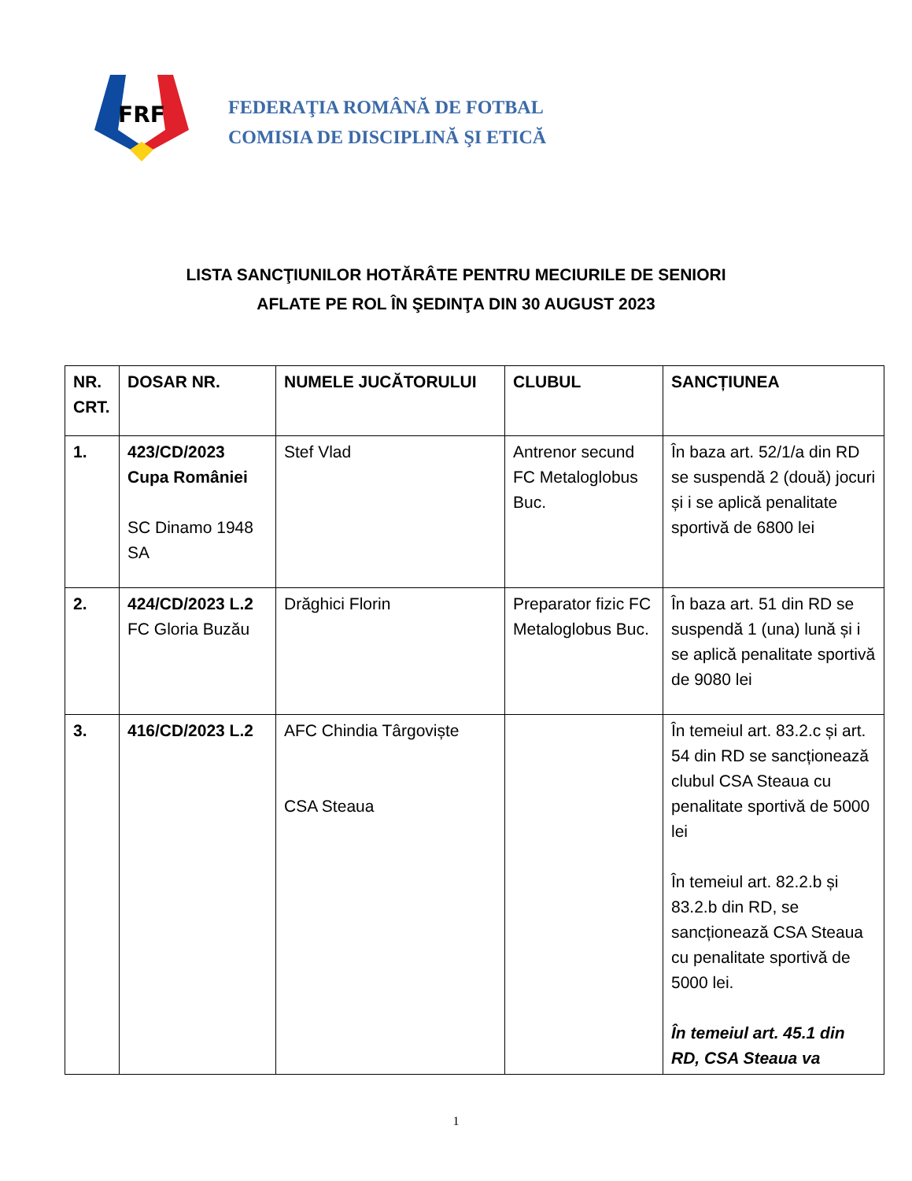FRF
FEDERAŢIA ROMÂNĂ DE FOTBAL
COMISIA DE DISCIPLINĂ ŞI ETICĂ
LISTA SANCŢIUNILOR HOTĂRÂTE PENTRU MECIURILE DE SENIORI
AFLATE PE ROL ÎN ŞEDINŢA DIN 30 AUGUST 2023
| NR. CRT. | DOSAR NR. | NUMELE JUCĂTORULUI | CLUBUL | SANCȚIUNEA |
| --- | --- | --- | --- | --- |
| 1. | 423/CD/2023 Cupa României SC Dinamo 1948 SA | Stef Vlad | Antrenor secund FC Metaloglobus Buc. | În baza art. 52/1/a din RD se suspendă 2 (două) jocuri și i se aplică penalitate sportivă de 6800 lei |
| 2. | 424/CD/2023 L.2 FC Gloria Buzău | Drăghici Florin | Preparator fizic FC Metaloglobus Buc. | În baza art. 51 din RD se suspendă 1 (una) lună și i se aplică penalitate sportivă de 9080 lei |
| 3. | 416/CD/2023 L.2 | AFC Chindia Târgoviște CSA Steaua | | În temeiul art. 83.2.c și art. 54 din RD se sancționează clubul CSA Steaua cu penalitate sportivă de 5000 lei În temeiul art. 82.2.b și 83.2.b din RD, se sancționează CSA Steaua cu penalitate sportivă de 5000 lei. În temeiul art. 45.1 din RD, CSA Steaua va |
1